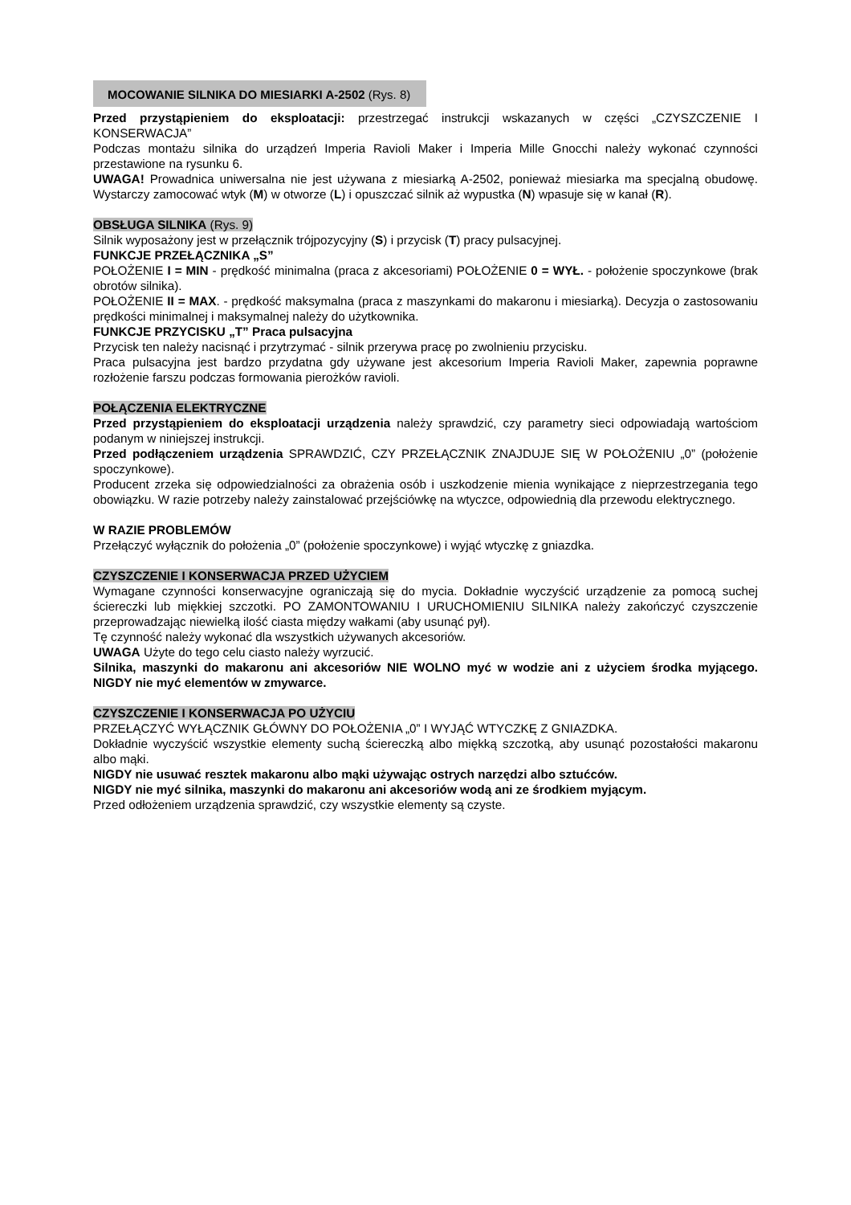MOCOWANIE SILNIKA DO MIESIARKI A-2502 (Rys. 8)
Przed przystąpieniem do eksploatacji: przestrzegać instrukcji wskazanych w części „CZYSZCZENIE I KONSERWACJA”
Podczas montażu silnika do urządzeń Imperia Ravioli Maker i Imperia Mille Gnocchi należy wykonać czynności przestawione na rysunku 6.
UWAGA! Prowadnica uniwersalna nie jest używana z miesiarką A-2502, ponieważ miesiarka ma specjalną obudowę. Wystarczy zamocować wtyk (M) w otworze (L) i opuszczać silnik aż wypustka (N) wpasuje się w kanał (R).
OBSŁUGA SILNIKA (Rys. 9)
Silnik wyposażony jest w przełącznik trójpozycyjny (S) i przycisk (T) pracy pulsacyjnej.
FUNKCJE PRZEŁĄCZNIKA „S”
POŁOŻENIE I = MIN - prędkość minimalna (praca z akcesoriami) POŁOŻENIE 0 = WYŁ. - położenie spoczynkowe (brak obrotów silnika).
POŁOŻENIE II = MAX. - prędkość maksymalna (praca z maszynkami do makaronu i miesiarką). Decyzja o zastosowaniu prędkości minimalnej i maksymalnej należy do użytkownika.
FUNKCJE PRZYCISKU „T” Praca pulsacyjna
Przycisk ten należy nacisnąć i przytrzymać - silnik przerywa pracę po zwolnieniu przycisku.
Praca pulsacyjna jest bardzo przydatna gdy używane jest akcesorium Imperia Ravioli Maker, zapewnia poprawne rozłożenie farszu podczas formowania pierożków ravioli.
POŁĄCZENIA ELEKTRYCZNE
Przed przystąpieniem do eksploatacji urządzenia należy sprawdzić, czy parametry sieci odpowiadają wartościom podanym w niniejszej instrukcji.
Przed podłączeniem urządzenia SPRAWDZIĆ, CZY PRZEŁĄCZNIK ZNAJDUJE SIĘ W POŁOŻENIU „0” (położenie spoczynkowe).
Producent zrzeka się odpowiedzialności za obrażenia osób i uszkodzenie mienia wynikające z nieprzestrzegania tego obowiązku. W razie potrzeby należy zainstalować przejściówkę na wtyczce, odpowiednią dla przewodu elektrycznego.
W RAZIE PROBLEMÓW
Przełączyć wyłącznik do położenia „0” (położenie spoczynkowe) i wyjąć wtyczkę z gniazdka.
CZYSZCZENIE I KONSERWACJA PRZED UŻYCIEM
Wymagane czynności konserwacyjne ograniczają się do mycia. Dokładnie wyczyścić urządzenie za pomocą suchej ściereczki lub miękkiej szczotki. PO ZAMONTOWANIU I URUCHOMIENIU SILNIKA należy zakończyć czyszczenie przeprowadzając niewielką ilość ciasta między wałkami (aby usunąć pył).
Tę czynność należy wykonać dla wszystkich używanych akcesoriów.
UWAGA Użyte do tego celu ciasto należy wyrzucić.
Silnika, maszynki do makaronu ani akcesoriów NIE WOLNO myć w wodzie ani z użyciem środka myjącego. NIGDY nie myć elementów w zmywarce.
CZYSZCZENIE I KONSERWACJA PO UŻYCIU
PRZEŁĄCZYĆ WYŁĄCZNIK GŁÓWNY DO POŁOŻENIA „0” I WYJĄĆ WTYCZKĘ Z GNIAZDKA.
Dokładnie wyczyścić wszystkie elementy suchą ściereczką albo miękką szczotką, aby usunąć pozostałości makaronu albo mąki.
NIGDY nie usuwać resztek makaronu albo mąki używając ostrych narzędzi albo sztućców.
NIGDY nie myć silnika, maszynki do makaronu ani akcesoriów wodą ani ze środkiem myjącym.
Przed odłożeniem urządzenia sprawdzić, czy wszystkie elementy są czyste.